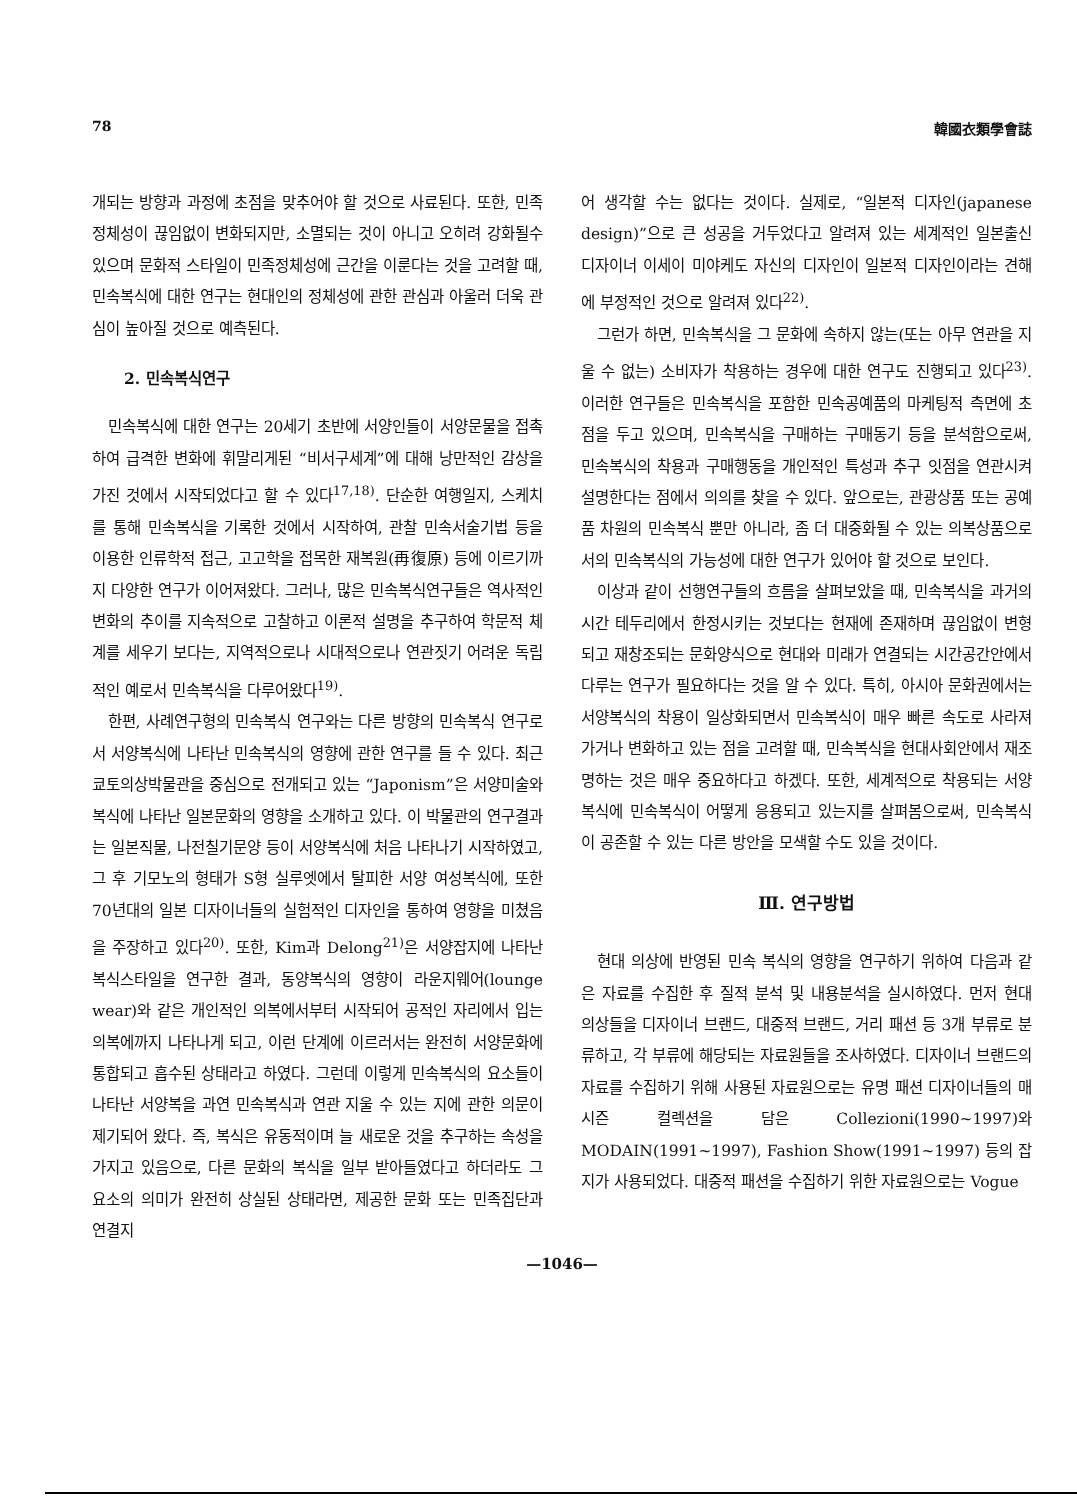78 韓國衣類學會誌
개되는 방향과 과정에 초점을 맞추어야 할 것으로 사료된다. 또한, 민족정체성이 끊임없이 변화되지만, 소멸되는 것이 아니고 오히려 강화될수 있으며 문화적 스타일이 민족정체성에 근간을 이룬다는 것을 고려할 때, 민속복식에 대한 연구는 현대인의 정체성에 관한 관심과 아울러 더욱 관심이 높아질 것으로 예측된다.
2. 민속복식연구
민속복식에 대한 연구는 20세기 초반에 서양인들이 서양문물을 접촉하여 급격한 변화에 휘말리게된 “비서구세계”에 대해 낭만적인 감상을 가진 것에서 시작되었다고 할 수 있다<sup>17,18)</sup>. 단순한 여행일지, 스케치를 통해 민속복식을 기록한 것에서 시작하여, 관찰 민속서술기법 등을 이용한 인류학적 접근, 고고학을 접목한 재복원(再復原) 등에 이르기까지 다양한 연구가 이어져왔다. 그러나, 많은 민속복식연구들은 역사적인 변화의 추이를 지속적으로 고찰하고 이론적 설명을 추구하여 학문적 체계를 세우기 보다는, 지역적으로나 시대적으로나 연관짓기 어려운 독립적인 예로서 민속복식을 다루어왔다<sup>19)</sup>.
한편, 사례연구형의 민속복식 연구와는 다른 방향의 민속복식 연구로서 서양복식에 나타난 민속복식의 영향에 관한 연구를 들 수 있다. 최근 쿄토의상박물관을 중심으로 전개되고 있는 “Japonism”은 서양미술와 복식에 나타난 일본문화의 영향을 소개하고 있다. 이 박물관의 연구결과는 일본직물, 나전칠기문양 등이 서양복식에 처음 나타나기 시작하였고, 그 후 기모노의 형태가 S형 실루엣에서 탈피한 서양 여성복식에, 또한 70년대의 일본 디자이너들의 실험적인 디자인을 통하여 영향을 미쳤음을 주장하고 있다<sup>20)</sup>. 또한, Kim과 Delong<sup>21)</sup>은 서양잡지에 나타난 복식스타일을 연구한 결과, 동양복식의 영향이 라운지웨어(lounge wear)와 같은 개인적인 의복에서부터 시작되어 공적인 자리에서 입는 의복에까지 나타나게 되고, 이런 단계에 이르러서는 완전히 서양문화에 통합되고 흡수된 상태라고 하였다. 그런데 이렇게 민속복식의 요소들이 나타난 서양복을 과연 민속복식과 연관 지울 수 있는 지에 관한 의문이 제기되어 왔다. 즉, 복식은 유동적이며 늘 새로운 것을 추구하는 속성을 가지고 있음으로, 다른 문화의 복식을 일부 받아들였다고 하더라도 그 요소의 의미가 완전히 상실된 상태라면, 제공한 문화 또는 민족집단과 연결지
어 생각할 수는 없다는 것이다. 실제로, “일본적 디자인(japanese design)”으로 큰 성공을 거두었다고 알려져 있는 세계적인 일본출신 디자이너 이세이 미야케도 자신의 디자인이 일본적 디자인이라는 견해에 부정적인 것으로 알려져 있다<sup>22)</sup>.
그런가 하면, 민속복식을 그 문화에 속하지 않는(또는 아무 연관을 지울 수 없는) 소비자가 착용하는 경우에 대한 연구도 진행되고 있다<sup>23)</sup>. 이러한 연구들은 민속복식을 포함한 민속공예품의 마케팅적 측면에 초점을 두고 있으며, 민속복식을 구매하는 구매동기 등을 분석함으로써, 민속복식의 착용과 구매행동을 개인적인 특성과 추구 잇점을 연관시켜 설명한다는 점에서 의의를 찾을 수 있다. 앞으로는, 관광상품 또는 공예품 차원의 민속복식 뿐만 아니라, 좀 더 대중화될 수 있는 의복상품으로서의 민속복식의 가능성에 대한 연구가 있어야 할 것으로 보인다.
이상과 같이 선행연구들의 흐름을 살펴보았을 때, 민속복식을 과거의 시간 테두리에서 한정시키는 것보다는 현재에 존재하며 끊임없이 변형되고 재창조되는 문화양식으로 현대와 미래가 연결되는 시간공간안에서 다루는 연구가 필요하다는 것을 알 수 있다. 특히, 아시아 문화권에서는 서양복식의 착용이 일상화되면서 민속복식이 매우 빠른 속도로 사라져가거나 변화하고 있는 점을 고려할 때, 민속복식을 현대사회안에서 재조명하는 것은 매우 중요하다고 하겠다. 또한, 세계적으로 착용되는 서양복식에 민속복식이 어떻게 응용되고 있는지를 살펴봄으로써, 민속복식이 공존할 수 있는 다른 방안을 모색할 수도 있을 것이다.
Ⅲ. 연구방법
현대 의상에 반영된 민속 복식의 영향을 연구하기 위하여 다음과 같은 자료를 수집한 후 질적 분석 및 내용분석을 실시하였다. 먼저 현대 의상들을 디자이너 브랜드, 대중적 브랜드, 거리 패션 등 3개 부류로 분류하고, 각 부류에 해당되는 자료원들을 조사하였다. 디자이너 브랜드의 자료를 수집하기 위해 사용된 자료원으로는 유명 패션 디자이너들의 매 시즌 컬렉션을 담은 Collezioni(1990~1997)와 MODAIN(1991~1997), Fashion Show(1991~1997) 등의 잡지가 사용되었다. 대중적 패션을 수집하기 위한 자료원으로는 Vogue
—1046—